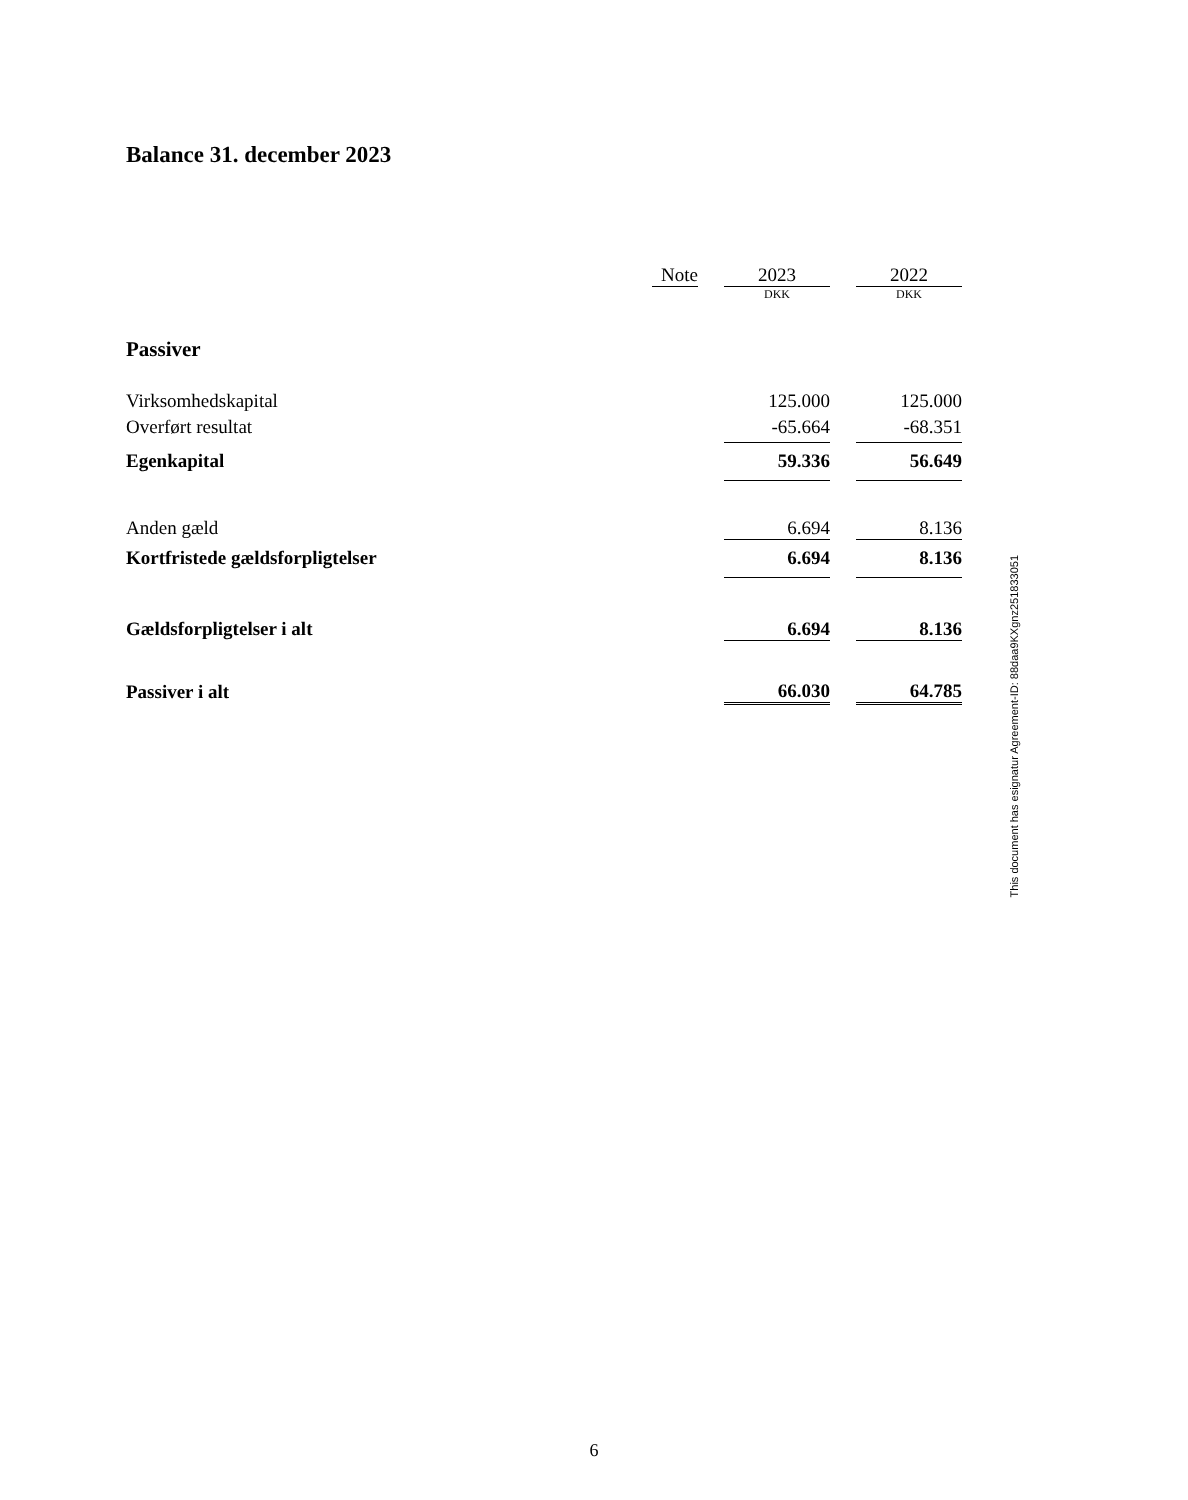Balance 31. december 2023
| | Note | | 2023 | | 2022 |
| --- | --- | --- | --- | --- | --- |
| | | | DKK | | DKK |
| Passiver | | | | | |
| Virksomhedskapital | | | 125.000 | | 125.000 |
| Overført resultat | | | -65.664 | | -68.351 |
| Egenkapital | | | 59.336 | | 56.649 |
| Anden gæld | | | 6.694 | | 8.136 |
| Kortfristede gældsforpligtelser | | | 6.694 | | 8.136 |
| Gældsforpligtelser i alt | | | 6.694 | | 8.136 |
| Passiver i alt | | | 66.030 | | 64.785 |
6
This document has esignatur Agreement-ID: 88daa9KXgnz251833051